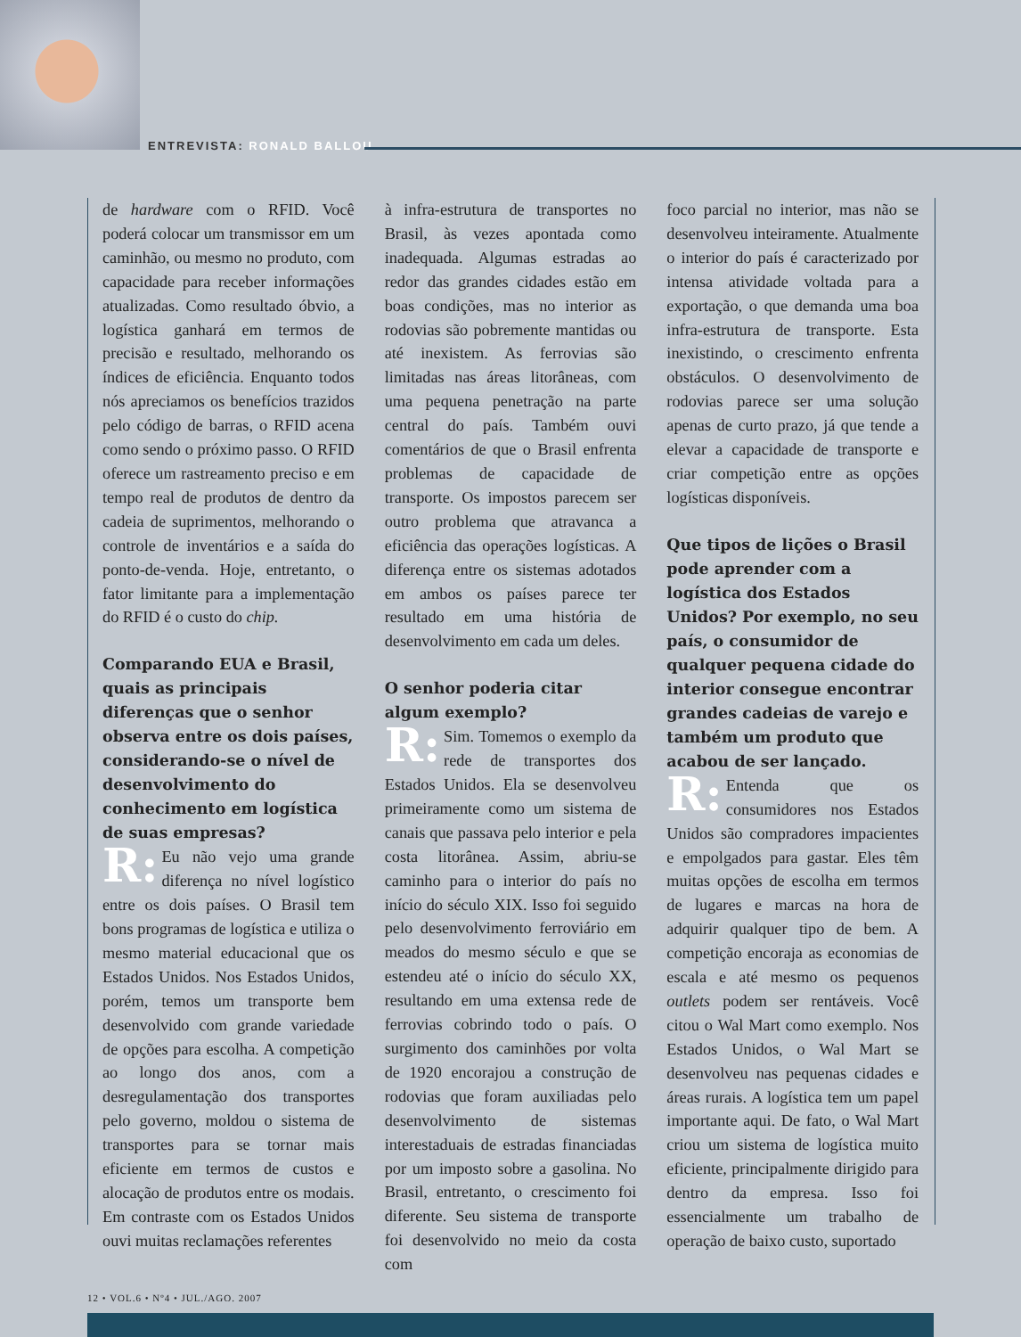ENTREVISTA: RONALD BALLOU
de hardware com o RFID. Você poderá colocar um transmissor em um caminhão, ou mesmo no produto, com capacidade para receber informações atualizadas. Como resultado óbvio, a logística ganhará em termos de precisão e resultado, melhorando os índices de eficiência. Enquanto todos nós apreciamos os benefícios trazidos pelo código de barras, o RFID acena como sendo o próximo passo. O RFID oferece um rastreamento preciso e em tempo real de produtos de dentro da cadeia de suprimentos, melhorando o controle de inventários e a saída do ponto-de-venda. Hoje, entretanto, o fator limitante para a implementação do RFID é o custo do chip.
Comparando EUA e Brasil, quais as principais diferenças que o senhor observa entre os dois países, considerando-se o nível de desenvolvimento do conhecimento em logística de suas empresas?
R: Eu não vejo uma grande diferença no nível logístico entre os dois países. O Brasil tem bons programas de logística e utiliza o mesmo material educacional que os Estados Unidos. Nos Estados Unidos, porém, temos um transporte bem desenvolvido com grande variedade de opções para escolha. A competição ao longo dos anos, com a desregulamentação dos transportes pelo governo, moldou o sistema de transportes para se tornar mais eficiente em termos de custos e alocação de produtos entre os modais. Em contraste com os Estados Unidos ouvi muitas reclamações referentes
à infra-estrutura de transportes no Brasil, às vezes apontada como inadequada. Algumas estradas ao redor das grandes cidades estão em boas condições, mas no interior as rodovias são pobremente mantidas ou até inexistem. As ferrovias são limitadas nas áreas litorâneas, com uma pequena penetração na parte central do país. Também ouvi comentários de que o Brasil enfrenta problemas de capacidade de transporte. Os impostos parecem ser outro problema que atravanca a eficiência das operações logísticas. A diferença entre os sistemas adotados em ambos os países parece ter resultado em uma história de desenvolvimento em cada um deles.
O senhor poderia citar algum exemplo?
R: Sim. Tomemos o exemplo da rede de transportes dos Estados Unidos. Ela se desenvolveu primeiramente como um sistema de canais que passava pelo interior e pela costa litorânea. Assim, abriu-se caminho para o interior do país no início do século XIX. Isso foi seguido pelo desenvolvimento ferroviário em meados do mesmo século e que se estendeu até o início do século XX, resultando em uma extensa rede de ferrovias cobrindo todo o país. O surgimento dos caminhões por volta de 1920 encorajou a construção de rodovias que foram auxiliadas pelo desenvolvimento de sistemas interestaduais de estradas financiadas por um imposto sobre a gasolina. No Brasil, entretanto, o crescimento foi diferente. Seu sistema de transporte foi desenvolvido no meio da costa com
foco parcial no interior, mas não se desenvolveu inteiramente. Atualmente o interior do país é caracterizado por intensa atividade voltada para a exportação, o que demanda uma boa infra-estrutura de transporte. Esta inexistindo, o crescimento enfrenta obstáculos. O desenvolvimento de rodovias parece ser uma solução apenas de curto prazo, já que tende a elevar a capacidade de transporte e criar competição entre as opções logísticas disponíveis.
Que tipos de lições o Brasil pode aprender com a logística dos Estados Unidos? Por exemplo, no seu país, o consumidor de qualquer pequena cidade do interior consegue encontrar grandes cadeias de varejo e também um produto que acabou de ser lançado.
R: Entenda que os consumidores nos Estados Unidos são compradores impacientes e empolgados para gastar. Eles têm muitas opções de escolha em termos de lugares e marcas na hora de adquirir qualquer tipo de bem. A competição encoraja as economias de escala e até mesmo os pequenos outlets podem ser rentáveis. Você citou o Wal Mart como exemplo. Nos Estados Unidos, o Wal Mart se desenvolveu nas pequenas cidades e áreas rurais. A logística tem um papel importante aqui. De fato, o Wal Mart criou um sistema de logística muito eficiente, principalmente dirigido para dentro da empresa. Isso foi essencialmente um trabalho de operação de baixo custo, suportado
12 • VOL.6 • Nº4 • JUL./AGO. 2007